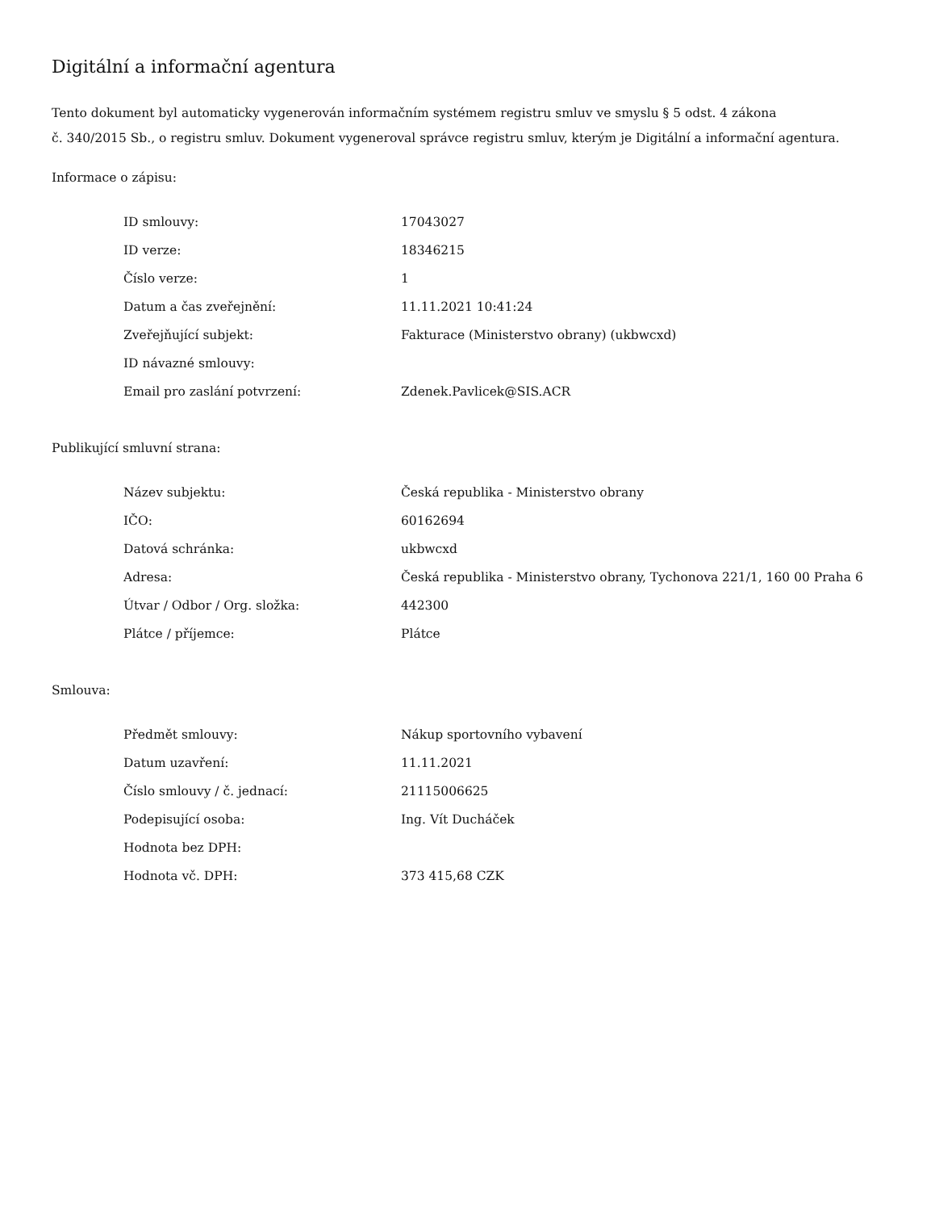Digitální a informační agentura
Tento dokument byl automaticky vygenerován informačním systémem registru smluv ve smyslu § 5 odst. 4 zákona
č. 340/2015 Sb., o registru smluv. Dokument vygeneroval správce registru smluv, kterým je Digitální a informační agentura.
Informace o zápisu:
| ID smlouvy: | 17043027 |
| ID verze: | 18346215 |
| Číslo verze: | 1 |
| Datum a čas zveřejnění: | 11.11.2021 10:41:24 |
| Zveřejňující subjekt: | Fakturace (Ministerstvo obrany) (ukbwcxd) |
| ID návazné smlouvy: | |
| Email pro zaslání potvrzení: | Zdenek.Pavlicek@SIS.ACR |
Publikující smluvní strana:
| Název subjektu: | Česká republika - Ministerstvo obrany |
| IČO: | 60162694 |
| Datová schránka: | ukbwcxd |
| Adresa: | Česká republika - Ministerstvo obrany, Tychonova 221/1, 160 00 Praha 6 |
| Útvar / Odbor / Org. složka: | 442300 |
| Plátce / příjemce: | Plátce |
Smlouva:
| Předmět smlouvy: | Nákup sportovního vybavení |
| Datum uzavření: | 11.11.2021 |
| Číslo smlouvy / č. jednací: | 21115006625 |
| Podepisující osoba: | Ing. Vít Ducháček |
| Hodnota bez DPH: | |
| Hodnota vč. DPH: | 373 415,68 CZK |